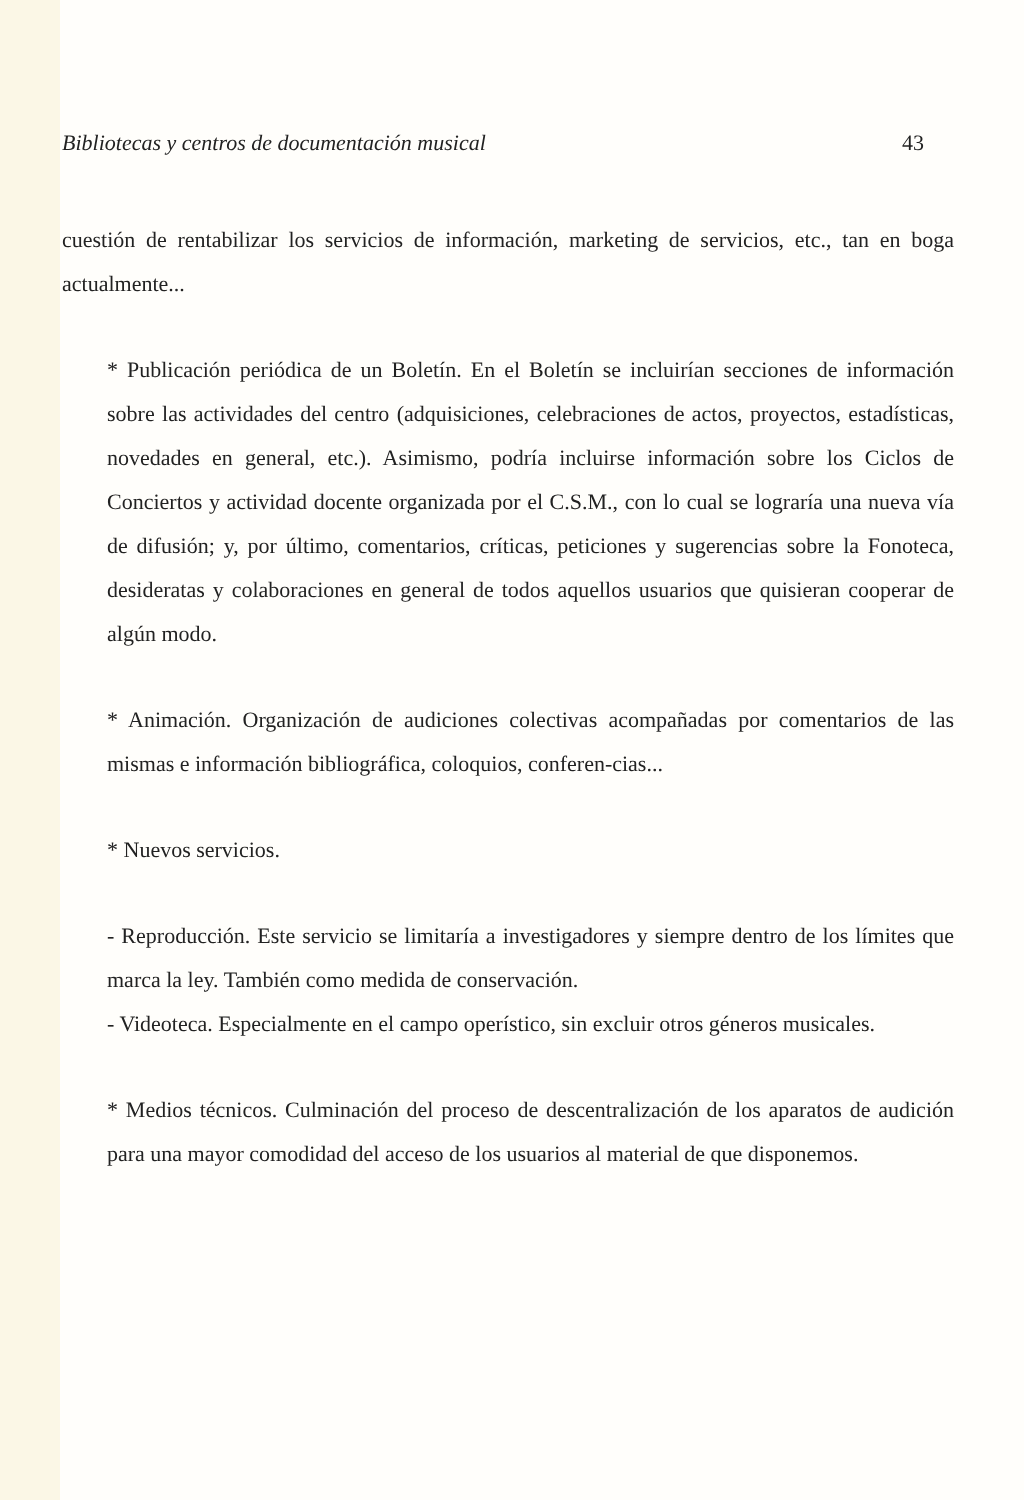Bibliotecas y centros de documentación musical 43
cuestión de rentabilizar los servicios de información, marketing de servicios, etc., tan en boga actualmente...
* Publicación periódica de un Boletín. En el Boletín se incluirían secciones de información sobre las actividades del centro (adquisiciones, celebraciones de actos, proyectos, estadísticas, novedades en general, etc.). Asimismo, podría incluirse información sobre los Ciclos de Conciertos y actividad docente organizada por el C.S.M., con lo cual se lograría una nueva vía de difusión; y, por último, comentarios, críticas, peticiones y sugerencias sobre la Fonoteca, desideratas y colaboraciones en general de todos aquellos usuarios que quisieran cooperar de algún modo.
* Animación. Organización de audiciones colectivas acompañadas por comentarios de las mismas e información bibliográfica, coloquios, conferen-cias...
* Nuevos servicios.
- Reproducción. Este servicio se limitaría a investigadores y siempre dentro de los límites que marca la ley. También como medida de conservación.
- Videoteca. Especialmente en el campo operístico, sin excluir otros géneros musicales.
* Medios técnicos. Culminación del proceso de descentralización de los aparatos de audición para una mayor comodidad del acceso de los usuarios al material de que disponemos.